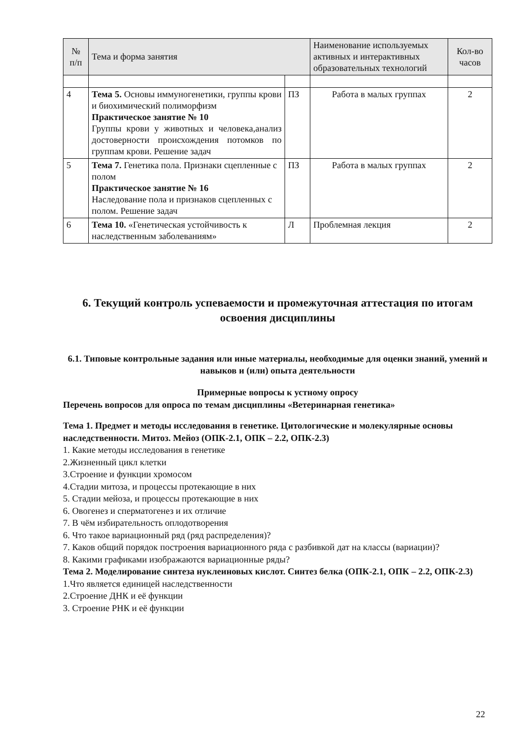| № п/п | Тема и форма занятия | | Наименование используемых активных и интерактивных образовательных технологий | Кол-во часов |
| --- | --- | --- | --- | --- |
| 4 | Тема 5. Основы иммуногенетики, группы крови и биохимический полиморфизм Практическое занятие № 10 Группы крови у животных и человека,анализ достоверности происхождения потомков по группам крови. Решение задач | ПЗ | Работа в малых группах | 2 |
| 5 | Тема 7. Генетика пола. Признаки сцепленные с полом Практическое занятие № 16 Наследование пола и признаков сцепленных с полом. Решение задач | ПЗ | Работа в малых группах | 2 |
| 6 | Тема 10. «Генетическая устойчивость к наследственным заболеваниям» | Л | Проблемная лекция | 2 |
6. Текущий контроль успеваемости и промежуточная аттестация по итогам освоения дисциплины
6.1. Типовые контрольные задания или иные материалы, необходимые для оценки знаний, умений и навыков и (или) опыта деятельности
Примерные вопросы к устному опросу
Перечень вопросов для опроса по темам дисциплины «Ветеринарная генетика»
Тема 1. Предмет и методы исследования в генетике. Цитологические и молекулярные основы наследственности. Митоз. Мейоз (ОПК-2.1, ОПК – 2.2, ОПК-2.3)
1. Какие методы исследования в генетике
2.Жизненный цикл клетки
3.Строение и функции хромосом
4.Стадии митоза, и процессы протекающие в них
5. Стадии мейоза, и процессы протекающие в них
6. Овогенез и сперматогенез и их отличие
7. В чём избирательность оплодотворения
6. Что такое вариационный ряд (ряд распределения)?
7. Каков общий порядок построения вариационного ряда с разбивкой дат на классы (вариации)?
8. Какими графиками изображаются вариационные ряды?
Тема 2. Моделирование синтеза нуклеиновых кислот. Синтез белка (ОПК-2.1, ОПК – 2.2, ОПК-2.3)
1.Что является единицей наследственности
2.Строение ДНК и её функции
3. Строение РНК и её функции
22